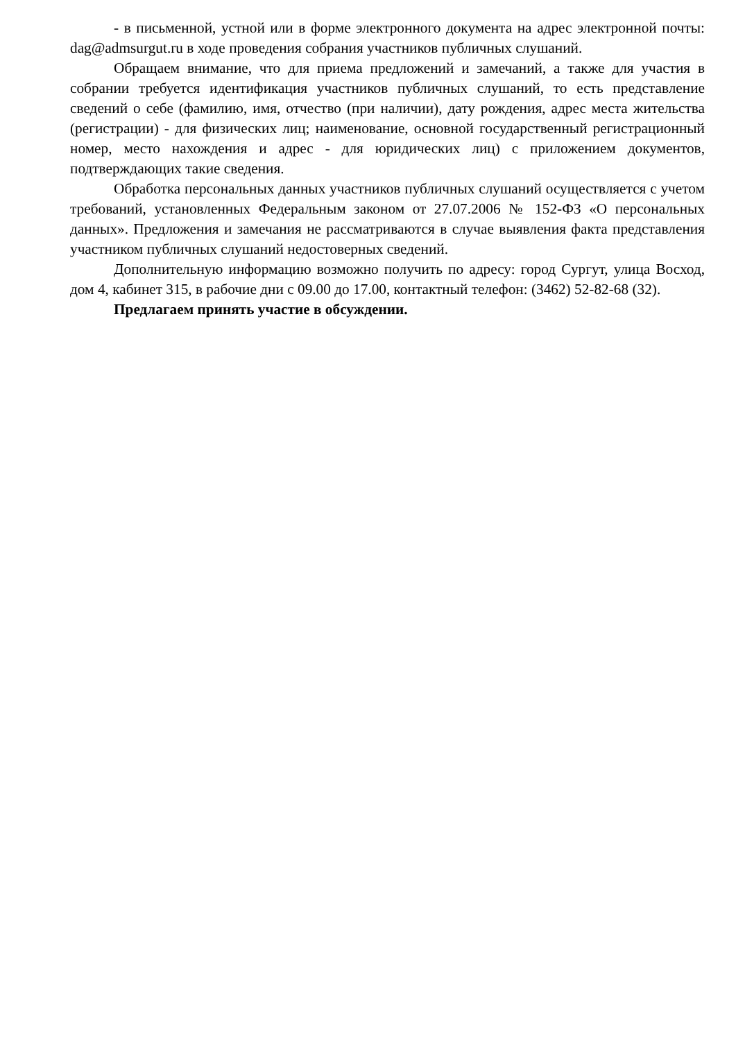- в письменной, устной или в форме электронного документа на адрес электронной почты: dag@admsurgut.ru в ходе проведения собрания участников публичных слушаний.
Обращаем внимание, что для приема предложений и замечаний, а также для участия в собрании требуется идентификация участников публичных слушаний, то есть представление сведений о себе (фамилию, имя, отчество (при наличии), дату рождения, адрес места жительства (регистрации) - для физических лиц; наименование, основной государственный регистрационный номер, место нахождения и адрес - для юридических лиц) с приложением документов, подтверждающих такие сведения.
Обработка персональных данных участников публичных слушаний осуществляется с учетом требований, установленных Федеральным законом от 27.07.2006 № 152-ФЗ «О персональных данных». Предложения и замечания не рассматриваются в случае выявления факта представления участником публичных слушаний недостоверных сведений.
Дополнительную информацию возможно получить по адресу: город Сургут, улица Восход, дом 4, кабинет 315, в рабочие дни с 09.00 до 17.00, контактный телефон: (3462) 52-82-68 (32).
Предлагаем принять участие в обсуждении.